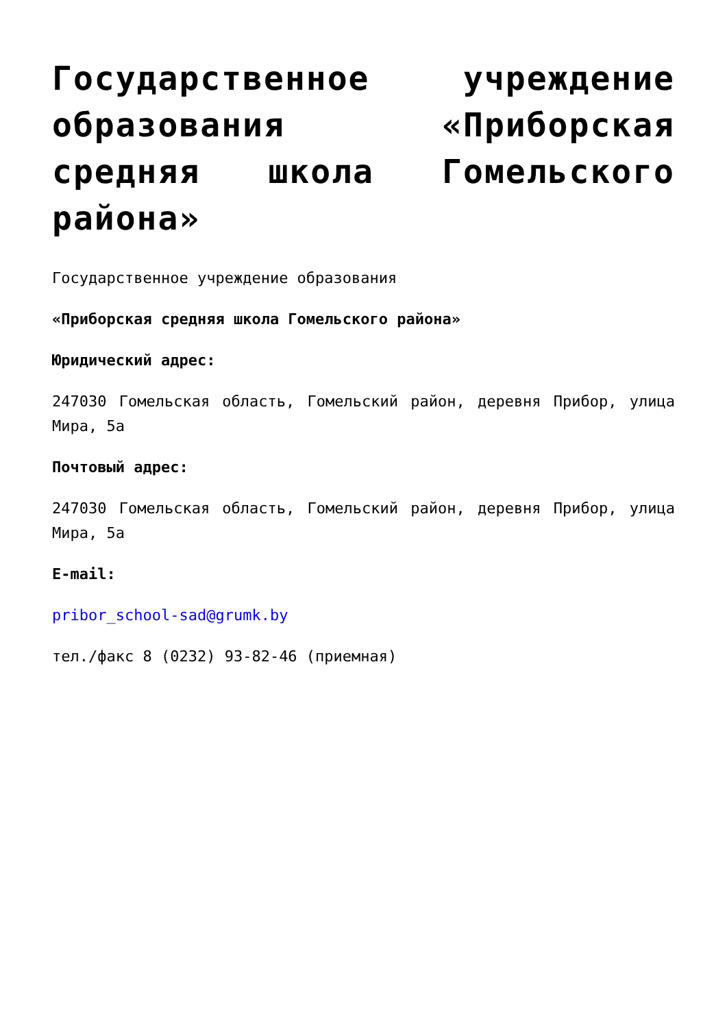Государственное учреждение образования «Приборская средняя школа Гомельского района»
Государственное учреждение образования
«Приборская средняя школа Гомельского района»
Юридический адрес:
247030 Гомельская область, Гомельский район, деревня Прибор, улица Мира, 5а
Почтовый адрес:
247030 Гомельская область, Гомельский район, деревня Прибор, улица Мира, 5а
E-mail:
pribor_school-sad@grumk.by
тел./факс 8 (0232) 93-82-46 (приемная)